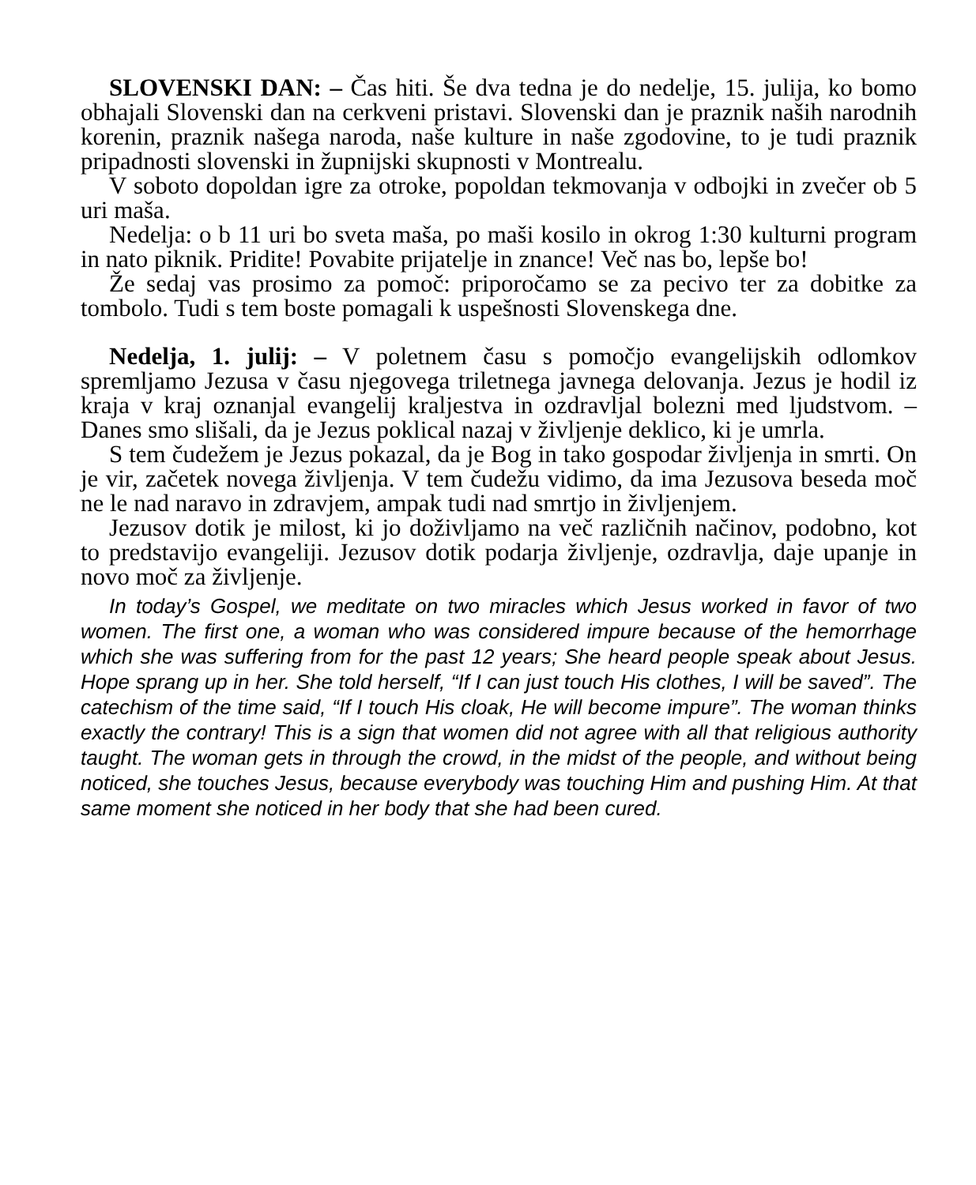SLOVENSKI DAN: – Čas hiti. Še dva tedna je do nedelje, 15. julija, ko bomo obhajali Slovenski dan na cerkveni pristavi. Slovenski dan je praznik naših narodnih korenin, praznik našega naroda, naše kulture in naše zgodovine, to je tudi praznik pripadnosti slovenski in župnijski skupnosti v Montrealu.
V soboto dopoldan igre za otroke, popoldan tekmovanja v odbojki in zvečer ob 5 uri maša.
Nedelja: o b 11 uri bo sveta maša, po maši kosilo in okrog 1:30 kulturni program in nato piknik. Pridite! Povabite prijatelje in znance! Več nas bo, lepše bo!
Že sedaj vas prosimo za pomoč: priporočamo se za pecivo ter za dobitke za tombolo. Tudi s tem boste pomagali k uspešnosti Slovenskega dne.
Nedelja, 1. julij: – V poletnem času s pomočjo evangelijskih odlomkov spremljamo Jezusa v času njegovega triletnega javnega delovanja. Jezus je hodil iz kraja v kraj oznanjal evangelij kraljestva in ozdravljal bolezni med ljudstvom. – Danes smo slišali, da je Jezus poklical nazaj v življenje deklico, ki je umrla.
S tem čudežem je Jezus pokazal, da je Bog in tako gospodar življenja in smrti. On je vir, začetek novega življenja. V tem čudežu vidimo, da ima Jezusova beseda moč ne le nad naravo in zdravjem, ampak tudi nad smrtjo in življenjem.
Jezusov dotik je milost, ki jo doživljamo na več različnih načinov, podobno, kot to predstavijo evangeliji. Jezusov dotik podarja življenje, ozdravlja, daje upanje in novo moč za življenje.
In today’s Gospel, we meditate on two miracles which Jesus worked in favor of two women. The first one, a woman who was considered impure because of the hemorrhage which she was suffering from for the past 12 years; She heard people speak about Jesus. Hope sprang up in her. She told herself, “If I can just touch His clothes, I will be saved”. The catechism of the time said, “If I touch His cloak, He will become impure”. The woman thinks exactly the contrary! This is a sign that women did not agree with all that religious authority taught. The woman gets in through the crowd, in the midst of the people, and without being noticed, she touches Jesus, because everybody was touching Him and pushing Him. At that same moment she noticed in her body that she had been cured.